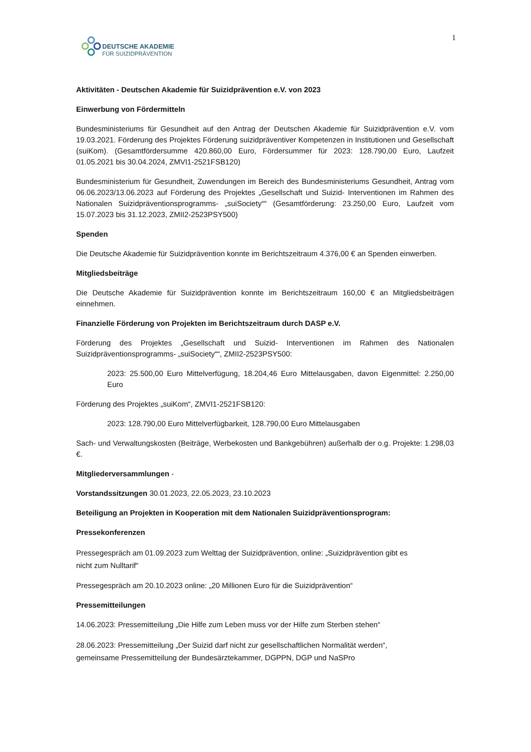DEUTSCHE AKADEMIE
FÜR SUIZIDPRÄVENTION
1
Aktivitäten - Deutschen Akademie für Suizidprävention e.V. von 2023
Einwerbung von Fördermitteln
Bundesministeriums für Gesundheit auf den Antrag der Deutschen Akademie für Suizidprävention e.V. vom 19.03.2021. Förderung des Projektes Förderung suizidpräventiver Kompetenzen in Institutionen und Gesellschaft (suiKom). (Gesamtfördersumme 420.860,00 Euro, Fördersummer für 2023: 128.790,00 Euro, Laufzeit 01.05.2021 bis 30.04.2024, ZMVI1-2521FSB120)
Bundesministerium für Gesundheit, Zuwendungen im Bereich des Bundesministeriums Gesundheit, Antrag vom 06.06.2023/13.06.2023 auf Förderung des Projektes „Gesellschaft und Suizid- Interventionen im Rahmen des Nationalen Suizidpräventionsprogramms- „suiSociety““ (Gesamtförderung: 23.250,00 Euro, Laufzeit vom 15.07.2023 bis 31.12.2023, ZMII2-2523PSY500)
Spenden
Die Deutsche Akademie für Suizidprävention konnte im Berichtszeitraum 4.376,00 € an Spenden einwerben.
Mitgliedsbeiträge
Die Deutsche Akademie für Suizidprävention konnte im Berichtszeitraum 160,00 € an Mitgliedsbeiträgen einnehmen.
Finanzielle Förderung von Projekten im Berichtszeitraum durch DASP e.V.
Förderung des Projektes „Gesellschaft und Suizid- Interventionen im Rahmen des Nationalen Suizidpräventionsprogramms- „suiSociety““, ZMII2-2523PSY500:
2023: 25.500,00 Euro Mittelverfügung, 18.204,46 Euro Mittelausgaben, davon Eigenmittel: 2.250,00 Euro
Förderung des Projektes „suiKom“, ZMVI1-2521FSB120:
2023: 128.790,00 Euro Mittelverfügbarkeit, 128.790,00 Euro Mittelausgaben
Sach- und Verwaltungskosten (Beiträge, Werbekosten und Bankgebühren) außerhalb der o.g. Projekte: 1.298,03 €.
Mitgliederversammlungen -
Vorstandssitzungen 30.01.2023, 22.05.2023, 23.10.2023
Beteiligung an Projekten in Kooperation mit dem Nationalen Suizidpräventionsprogram:
Pressekonferenzen
Pressegespräch am 01.09.2023 zum Welttag der Suizidprävention, online: „Suizidprävention gibt es
nicht zum Nulltarif“
Pressegespräch am 20.10.2023 online: „20 Millionen Euro für die Suizidprävention“
Pressemitteilungen
14.06.2023: Pressemitteilung „Die Hilfe zum Leben muss vor der Hilfe zum Sterben stehen“
28.06.2023: Pressemitteilung „Der Suizid darf nicht zur gesellschaftlichen Normalität werden“,
gemeinsame Pressemitteilung der Bundesärztekammer, DGPPN, DGP und NaSPro